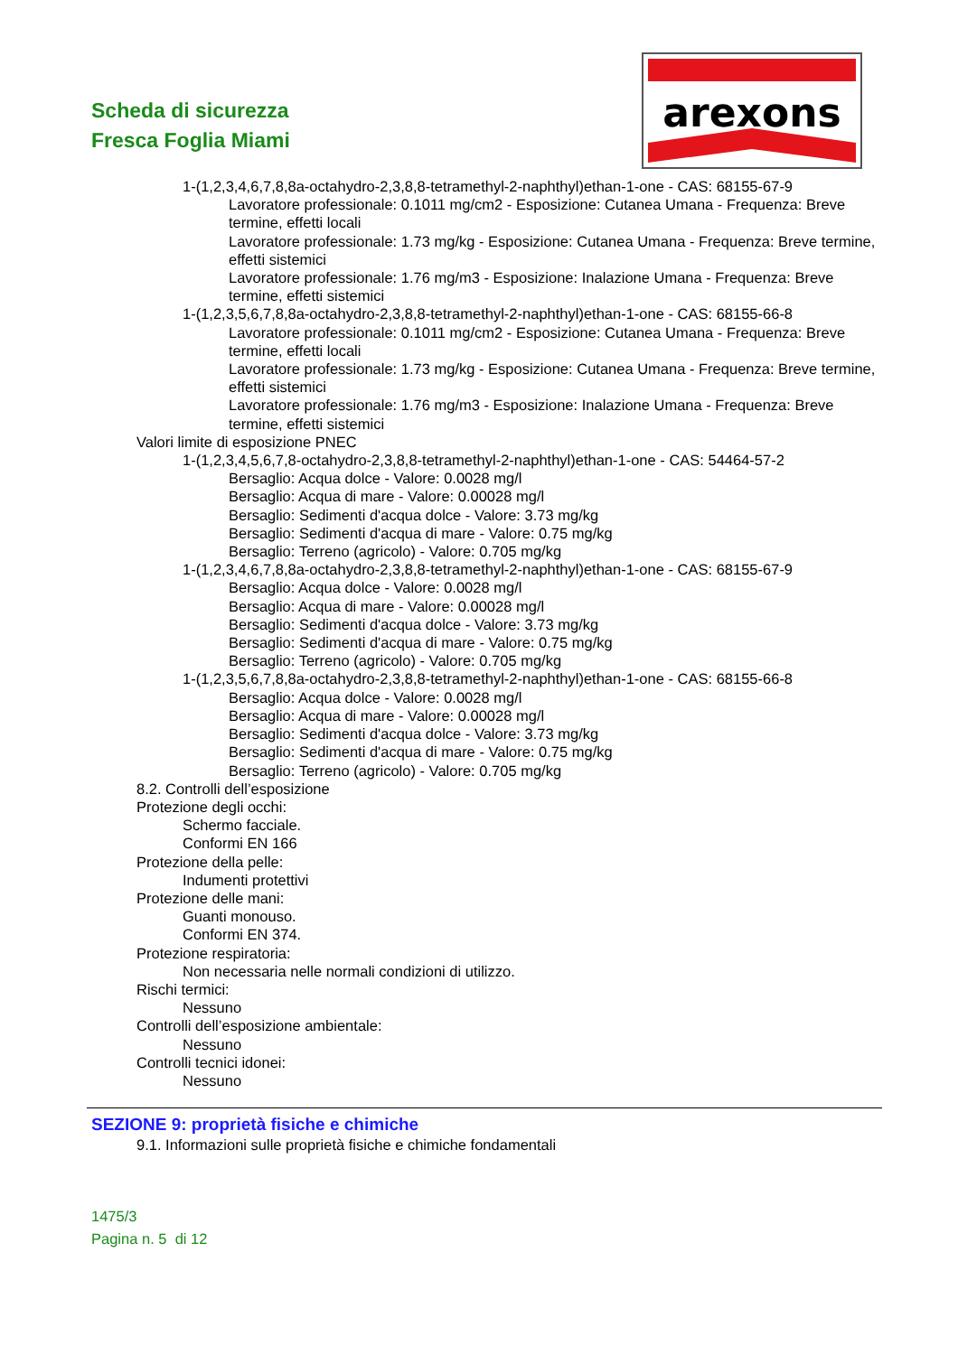Scheda di sicurezza
Fresca Foglia Miami
arexons
1-(1,2,3,4,6,7,8,8a-octahydro-2,3,8,8-tetramethyl-2-naphthyl)ethan-1-one - CAS: 68155-67-9
Lavoratore professionale: 0.1011 mg/cm2 - Esposizione: Cutanea Umana - Frequenza: Breve termine, effetti locali
Lavoratore professionale: 1.73 mg/kg - Esposizione: Cutanea Umana - Frequenza: Breve termine, effetti sistemici
Lavoratore professionale: 1.76 mg/m3 - Esposizione: Inalazione Umana - Frequenza: Breve termine, effetti sistemici
1-(1,2,3,5,6,7,8,8a-octahydro-2,3,8,8-tetramethyl-2-naphthyl)ethan-1-one - CAS: 68155-66-8
Lavoratore professionale: 0.1011 mg/cm2 - Esposizione: Cutanea Umana - Frequenza: Breve termine, effetti locali
Lavoratore professionale: 1.73 mg/kg - Esposizione: Cutanea Umana - Frequenza: Breve termine, effetti sistemici
Lavoratore professionale: 1.76 mg/m3 - Esposizione: Inalazione Umana - Frequenza: Breve termine, effetti sistemici
Valori limite di esposizione PNEC
1-(1,2,3,4,5,6,7,8-octahydro-2,3,8,8-tetramethyl-2-naphthyl)ethan-1-one - CAS: 54464-57-2
Bersaglio: Acqua dolce - Valore: 0.0028 mg/l
Bersaglio: Acqua di mare - Valore: 0.00028 mg/l
Bersaglio: Sedimenti d'acqua dolce - Valore: 3.73 mg/kg
Bersaglio: Sedimenti d'acqua di mare - Valore: 0.75 mg/kg
Bersaglio: Terreno (agricolo) - Valore: 0.705 mg/kg
1-(1,2,3,4,6,7,8,8a-octahydro-2,3,8,8-tetramethyl-2-naphthyl)ethan-1-one - CAS: 68155-67-9
Bersaglio: Acqua dolce - Valore: 0.0028 mg/l
Bersaglio: Acqua di mare - Valore: 0.00028 mg/l
Bersaglio: Sedimenti d'acqua dolce - Valore: 3.73 mg/kg
Bersaglio: Sedimenti d'acqua di mare - Valore: 0.75 mg/kg
Bersaglio: Terreno (agricolo) - Valore: 0.705 mg/kg
1-(1,2,3,5,6,7,8,8a-octahydro-2,3,8,8-tetramethyl-2-naphthyl)ethan-1-one - CAS: 68155-66-8
Bersaglio: Acqua dolce - Valore: 0.0028 mg/l
Bersaglio: Acqua di mare - Valore: 0.00028 mg/l
Bersaglio: Sedimenti d'acqua dolce - Valore: 3.73 mg/kg
Bersaglio: Sedimenti d'acqua di mare - Valore: 0.75 mg/kg
Bersaglio: Terreno (agricolo) - Valore: 0.705 mg/kg
8.2. Controlli dell’esposizione
Protezione degli occhi:
Schermo facciale.
Conformi EN 166
Protezione della pelle:
Indumenti protettivi
Protezione delle mani:
Guanti monouso.
Conformi EN 374.
Protezione respiratoria:
Non necessaria nelle normali condizioni di utilizzo.
Rischi termici:
Nessuno
Controlli dell’esposizione ambientale:
Nessuno
Controlli tecnici idonei:
Nessuno
SEZIONE 9: proprietà fisiche e chimiche
9.1. Informazioni sulle proprietà fisiche e chimiche fondamentali
1475/3
Pagina n. 5 di 12